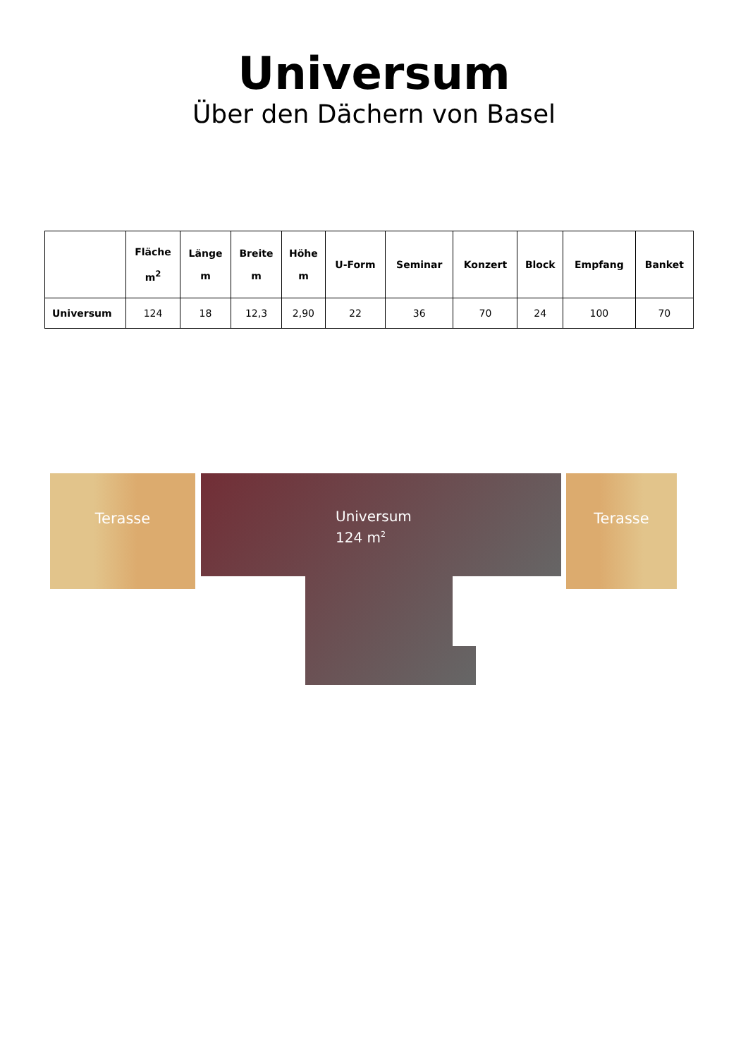Universum
Über den Dächern von Basel
| | Fläche m<sup>2</sup> | Länge m | Breite m | Höhe m | U-Form | Seminar | Konzert | Block | Empfang | Banket |
| --- | --- | --- | --- | --- | --- | --- | --- | --- | --- | --- |
| Universum | 124 | 18 | 12,3 | 2,90 | 22 | 36 | 70 | 24 | 100 | 70 |
Terasse
Universum
124 m<sup>2</sup>
Terasse